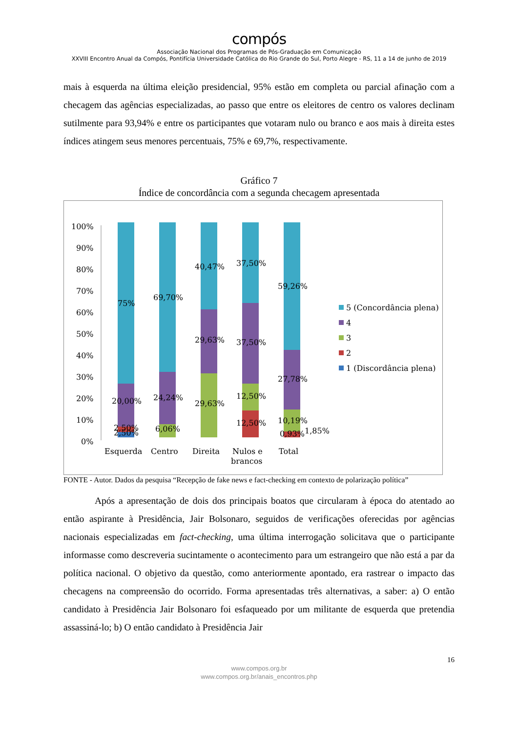compós
Associação Nacional dos Programas de Pós-Graduação em Comunicação
XXVIII Encontro Anual da Compós, Pontifícia Universidade Católica do Rio Grande do Sul, Porto Alegre - RS, 11 a 14 de junho de 2019
mais à esquerda na última eleição presidencial, 95% estão em completa ou parcial afinação com a checagem das agências especializadas, ao passo que entre os eleitores de centro os valores declinam sutilmente para 93,94% e entre os participantes que votaram nulo ou branco e aos mais à direita estes índices atingem seus menores percentuais, 75% e 69,7%, respectivamente.
Gráfico 7
Índice de concordância com a segunda checagem apresentada
100%
90%
80%
70%
60%
50%
40%
30%
20%
10%
0%
75%
20,00%
2,50%
2,50%
69,70%
24,24%
6,06%
40,47%
29,63%
29,63%
37,50%
37,50%
12,50%
12,50%
59,26%
27,78%
10,19%
0,93%
1,85%
Esquerda
Centro
Direita
Nulos e
brancos
Total
5 (Concordância plena)
4
3
2
1 (Discordância plena)
FONTE - Autor. Dados da pesquisa “Recepção de fake news e fact-checking em contexto de polarização política”
Após a apresentação de dois dos principais boatos que circularam à época do atentado ao então aspirante à Presidência, Jair Bolsonaro, seguidos de verificações oferecidas por agências nacionais especializadas em fact-checking, uma última interrogação solicitava que o participante informasse como descreveria sucintamente o acontecimento para um estrangeiro que não está a par da política nacional. O objetivo da questão, como anteriormente apontado, era rastrear o impacto das checagens na compreensão do ocorrido. Forma apresentadas três alternativas, a saber: a) O então candidato à Presidência Jair Bolsonaro foi esfaqueado por um militante de esquerda que pretendia assassiná-lo; b) O então candidato à Presidência Jair
16
www.compos.org.br
www.compos.org.br/anais_encontros.php